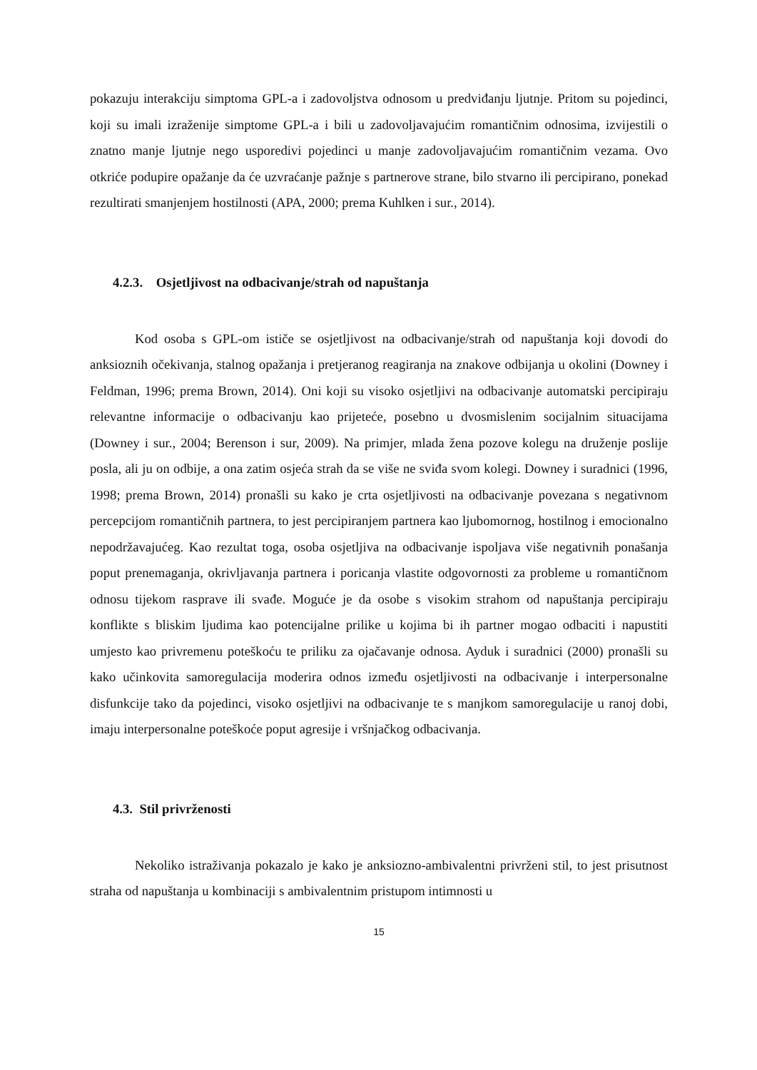pokazuju interakciju simptoma GPL-a i zadovoljstva odnosom u predviđanju ljutnje. Pritom su pojedinci, koji su imali izraženije simptome GPL-a i bili u zadovoljavajućim romantičnim odnosima, izvijestili o znatno manje ljutnje nego usporedivi pojedinci u manje zadovoljavajućim romantičnim vezama. Ovo otkriće podupire opažanje da će uzvraćanje pažnje s partnerove strane, bilo stvarno ili percipirano, ponekad rezultirati smanjenjem hostilnosti (APA, 2000; prema Kuhlken i sur., 2014).
4.2.3. Osjetljivost na odbacivanje/strah od napuštanja
Kod osoba s GPL-om ističe se osjetljivost na odbacivanje/strah od napuštanja koji dovodi do anksioznih očekivanja, stalnog opažanja i pretjeranog reagiranja na znakove odbijanja u okolini (Downey i Feldman, 1996; prema Brown, 2014). Oni koji su visoko osjetljivi na odbacivanje automatski percipiraju relevantne informacije o odbacivanju kao prijeteće, posebno u dvosmislenim socijalnim situacijama (Downey i sur., 2004; Berenson i sur, 2009). Na primjer, mlada žena pozove kolegu na druženje poslije posla, ali ju on odbije, a ona zatim osjeća strah da se više ne sviđa svom kolegi. Downey i suradnici (1996, 1998; prema Brown, 2014) pronašli su kako je crta osjetljivosti na odbacivanje povezana s negativnom percepcijom romantičnih partnera, to jest percipiranjem partnera kao ljubomornog, hostilnog i emocionalno nepodržavajućeg. Kao rezultat toga, osoba osjetljiva na odbacivanje ispoljava više negativnih ponašanja poput prenemaganja, okrivljavanja partnera i poricanja vlastite odgovornosti za probleme u romantičnom odnosu tijekom rasprave ili svađe. Moguće je da osobe s visokim strahom od napuštanja percipiraju konflikte s bliskim ljudima kao potencijalne prilike u kojima bi ih partner mogao odbaciti i napustiti umjesto kao privremenu poteškoću te priliku za ojačavanje odnosa. Ayduk i suradnici (2000) pronašli su kako učinkovita samoregulacija moderira odnos između osjetljivosti na odbacivanje i interpersonalne disfunkcije tako da pojedinci, visoko osjetljivi na odbacivanje te s manjkom samoregulacije u ranoj dobi, imaju interpersonalne poteškoće poput agresije i vršnjačkog odbacivanja.
4.3. Stil privrženosti
Nekoliko istraživanja pokazalo je kako je anksiozno-ambivalentni privrženi stil, to jest prisutnost straha od napuštanja u kombinaciji s ambivalentnim pristupom intimnosti u
15